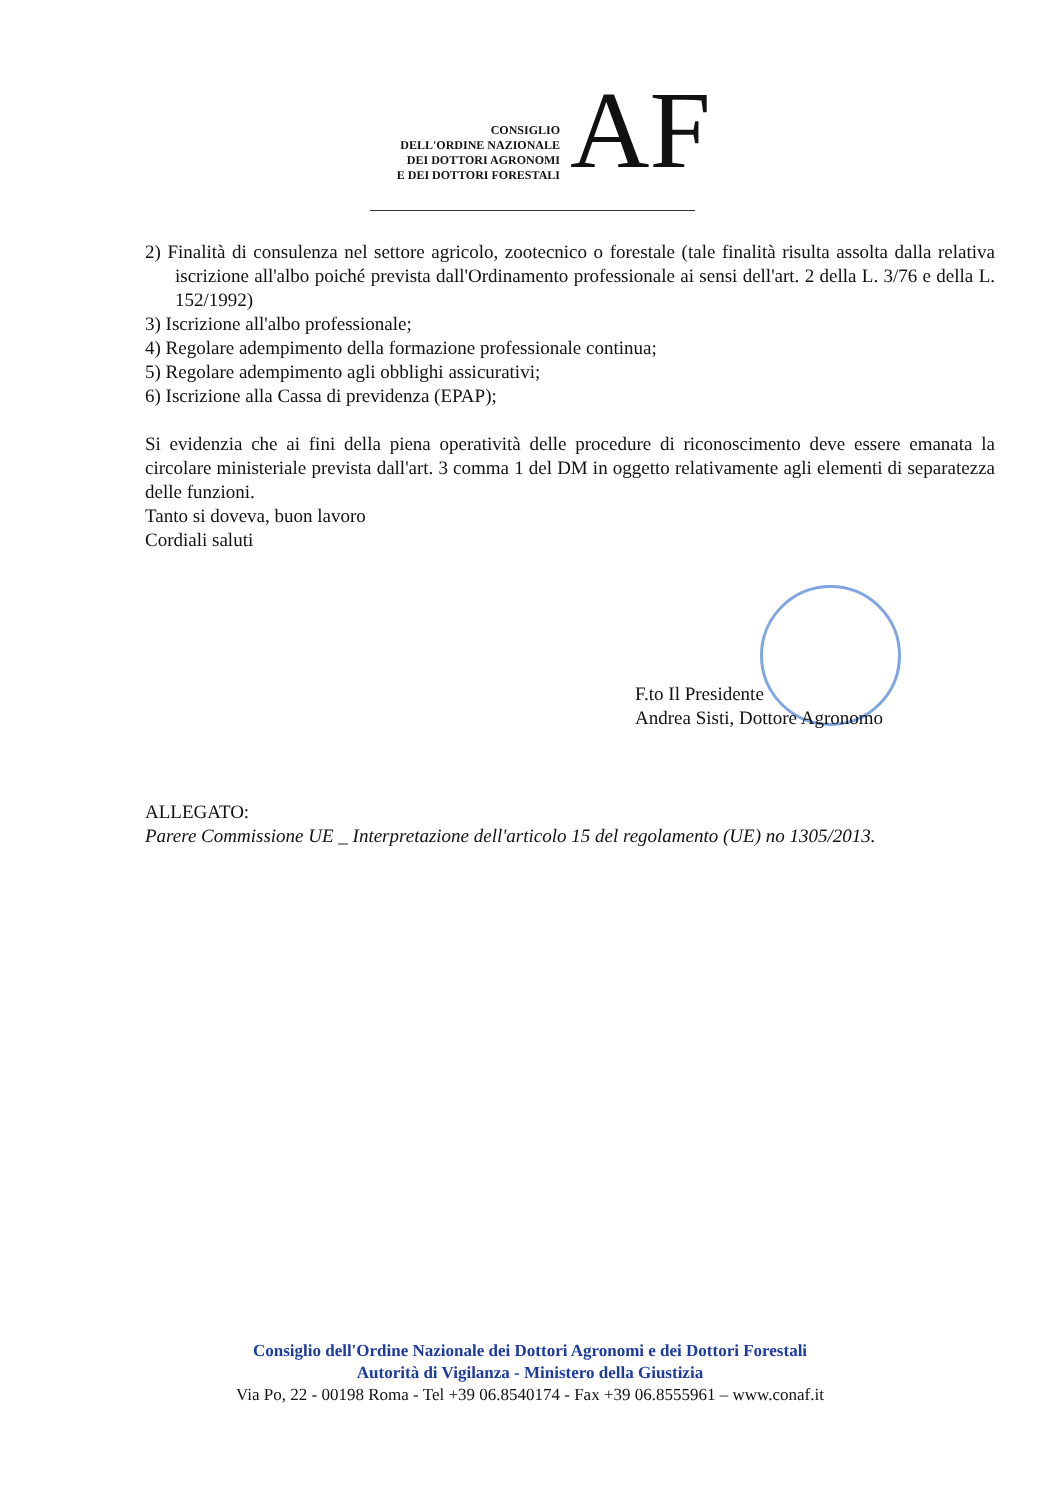CONSIGLIO
DELL'ORDINE NAZIONALE
DEI DOTTORI AGRONOMI
E DEI DOTTORI FORESTALI
AF
2) Finalità di consulenza nel settore agricolo, zootecnico o forestale (tale finalità risulta assolta dalla relativa iscrizione all'albo poiché prevista dall'Ordinamento professionale ai sensi dell'art. 2 della L. 3/76 e della L. 152/1992)
3) Iscrizione all'albo professionale;
4) Regolare adempimento della formazione professionale continua;
5) Regolare adempimento agli obblighi assicurativi;
6) Iscrizione alla Cassa di previdenza (EPAP);
Si evidenzia che ai fini della piena operatività delle procedure di riconoscimento deve essere emanata la circolare ministeriale prevista dall'art. 3 comma 1 del DM in oggetto relativamente agli elementi di separatezza delle funzioni.
Tanto si doveva, buon lavoro
Cordiali saluti
F.to Il Presidente
Andrea Sisti, Dottore Agronomo
ALLEGATO:
Parere Commissione UE _ Interpretazione dell'articolo 15 del regolamento (UE) no 1305/2013.
Consiglio dell'Ordine Nazionale dei Dottori Agronomi e dei Dottori Forestali
Autorità di Vigilanza - Ministero della Giustizia
Via Po, 22 - 00198 Roma - Tel +39 06.8540174 - Fax +39 06.8555961 – www.conaf.it